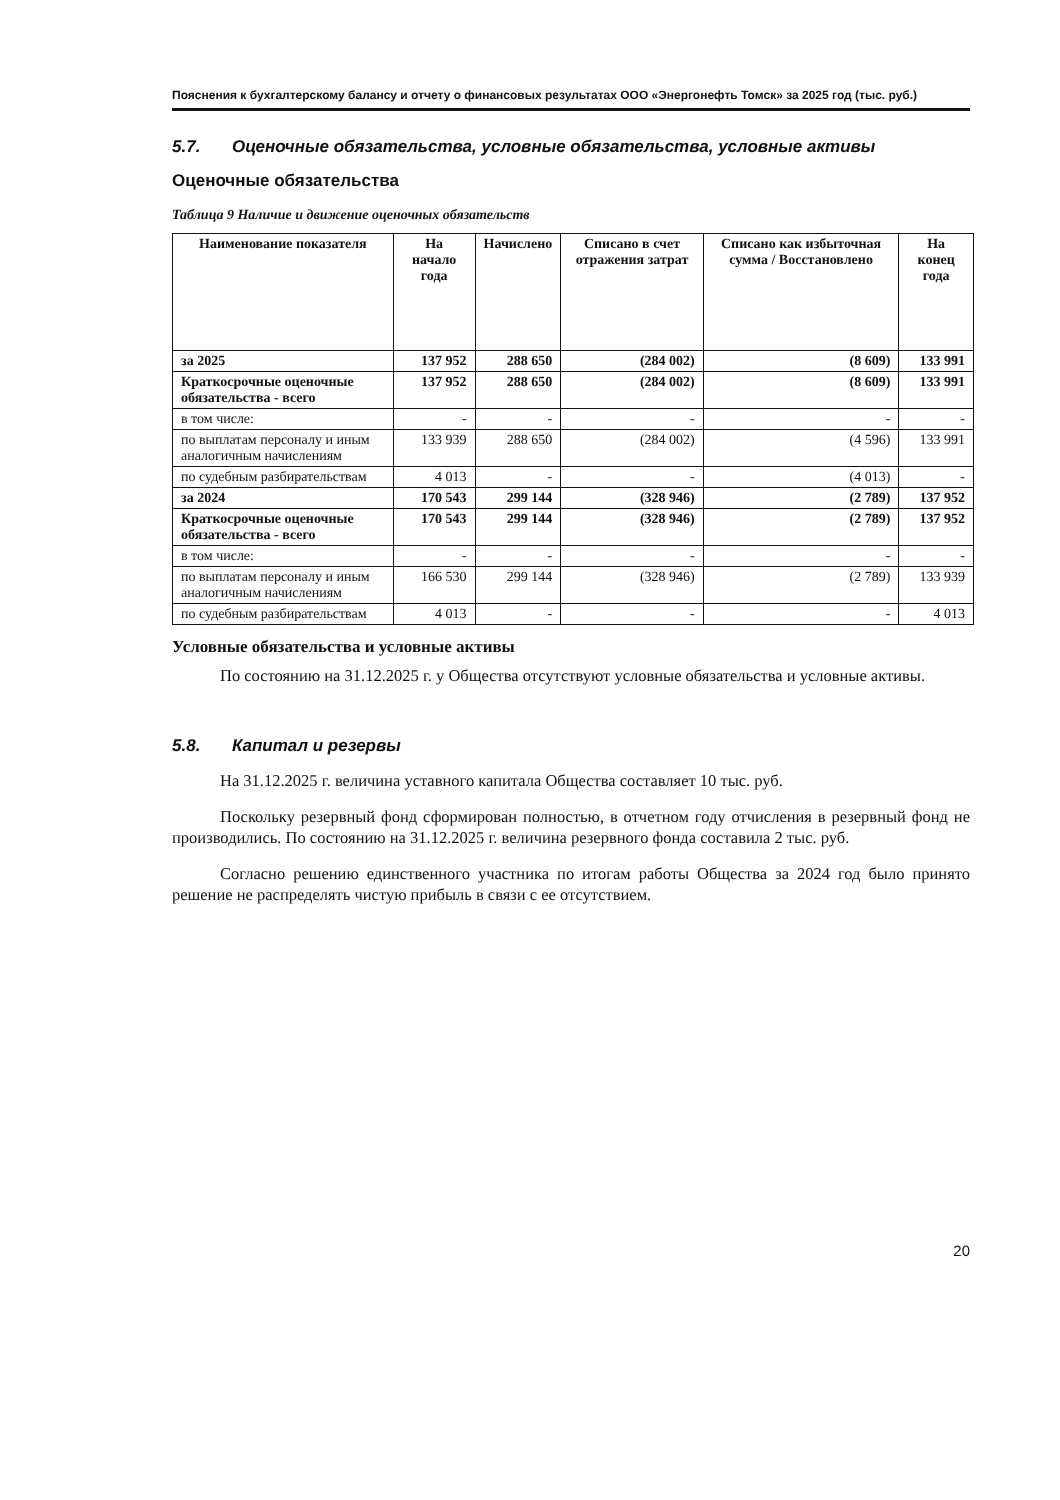Пояснения к бухгалтерскому балансу и отчету о финансовых результатах ООО «Энергонефть Томск» за 2025 год (тыс. руб.)
5.7. Оценочные обязательства, условные обязательства, условные активы
Оценочные обязательства
Таблица 9 Наличие и движение оценочных обязательств
| Наименование показателя | На начало года | Начислено | Списано в счет отражения затрат | Списано как избыточная сумма / Восстановлено | На конец года |
| --- | --- | --- | --- | --- | --- |
| за 2025 | 137 952 | 288 650 | (284 002) | (8 609) | 133 991 |
| Краткосрочные оценочные обязательства - всего | 137 952 | 288 650 | (284 002) | (8 609) | 133 991 |
| в том числе: | - | - | - | - | - |
| по выплатам персоналу и иным аналогичным начислениям | 133 939 | 288 650 | (284 002) | (4 596) | 133 991 |
| по судебным разбирательствам | 4 013 | - | - | (4 013) | - |
| за 2024 | 170 543 | 299 144 | (328 946) | (2 789) | 137 952 |
| Краткосрочные оценочные обязательства - всего | 170 543 | 299 144 | (328 946) | (2 789) | 137 952 |
| в том числе: | - | - | - | - | - |
| по выплатам персоналу и иным аналогичным начислениям | 166 530 | 299 144 | (328 946) | (2 789) | 133 939 |
| по судебным разбирательствам | 4 013 | - | - | - | 4 013 |
Условные обязательства и условные активы
По состоянию на 31.12.2025 г. у Общества отсутствуют условные обязательства и условные активы.
5.8. Капитал и резервы
На 31.12.2025 г. величина уставного капитала Общества составляет 10 тыс. руб.
Поскольку резервный фонд сформирован полностью, в отчетном году отчисления в резервный фонд не производились. По состоянию на 31.12.2025 г. величина резервного фонда составила 2 тыс. руб.
Согласно решению единственного участника по итогам работы Общества за 2024 год было принято решение не распределять чистую прибыль в связи с ее отсутствием.
20